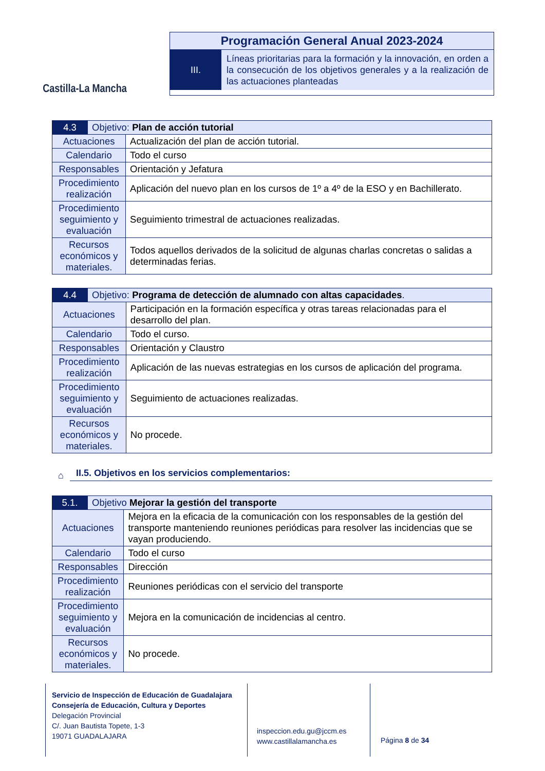Castilla-La Mancha
Programación General Anual 2023-2024
III.
Líneas prioritarias para la formación y la innovación, en orden a la consecución de los objetivos generales y a la realización de las actuaciones planteadas
| 4.3 | Objetivo: Plan de acción tutorial | |
| Actuaciones | | Actualización del plan de acción tutorial. |
| Calendario | | Todo el curso |
| Responsables | | Orientación y Jefatura |
| Procedimiento realización | | Aplicación del nuevo plan en los cursos de 1º a 4º de la ESO y en Bachillerato. |
| Procedimiento seguimiento y evaluación | | Seguimiento trimestral de actuaciones realizadas. |
| Recursos económicos y materiales. | | Todos aquellos derivados de la solicitud de algunas charlas concretas o salidas a determinadas ferias. |
| 4.4 | Objetivo: Programa de detección de alumnado con altas capacidades . | |
| Actuaciones | | Participación en la formación específica y otras tareas relacionadas para el desarrollo del plan. |
| Calendario | | Todo el curso. |
| Responsables | | Orientación y Claustro |
| Procedimiento realización | | Aplicación de las nuevas estrategias en los cursos de aplicación del programa. |
| Procedimiento seguimiento y evaluación | | Seguimiento de actuaciones realizadas. |
| Recursos económicos y materiales. | | No procede. |
⌂ II.5. Objetivos en los servicios complementarios:
| 5.1. | Objetivo Mejorar la gestión del transporte | |
| Actuaciones | | Mejora en la eficacia de la comunicación con los responsables de la gestión del transporte manteniendo reuniones periódicas para resolver las incidencias que se vayan produciendo. |
| Calendario | | Todo el curso |
| Responsables | | Dirección |
| Procedimiento realización | | Reuniones periódicas con el servicio del transporte |
| Procedimiento seguimiento y evaluación | | Mejora en la comunicación de incidencias al centro. |
| Recursos económicos y materiales. | | No procede. |
Servicio de Inspección de Educación de Guadalajara
Consejería de Educación, Cultura y Deportes
Delegación Provincial
C/. Juan Bautista Topete, 1-3
19071 GUADALAJARA
inspeccion.edu.gu@jccm.es
www.castillalamancha.es
Página 8 de 34